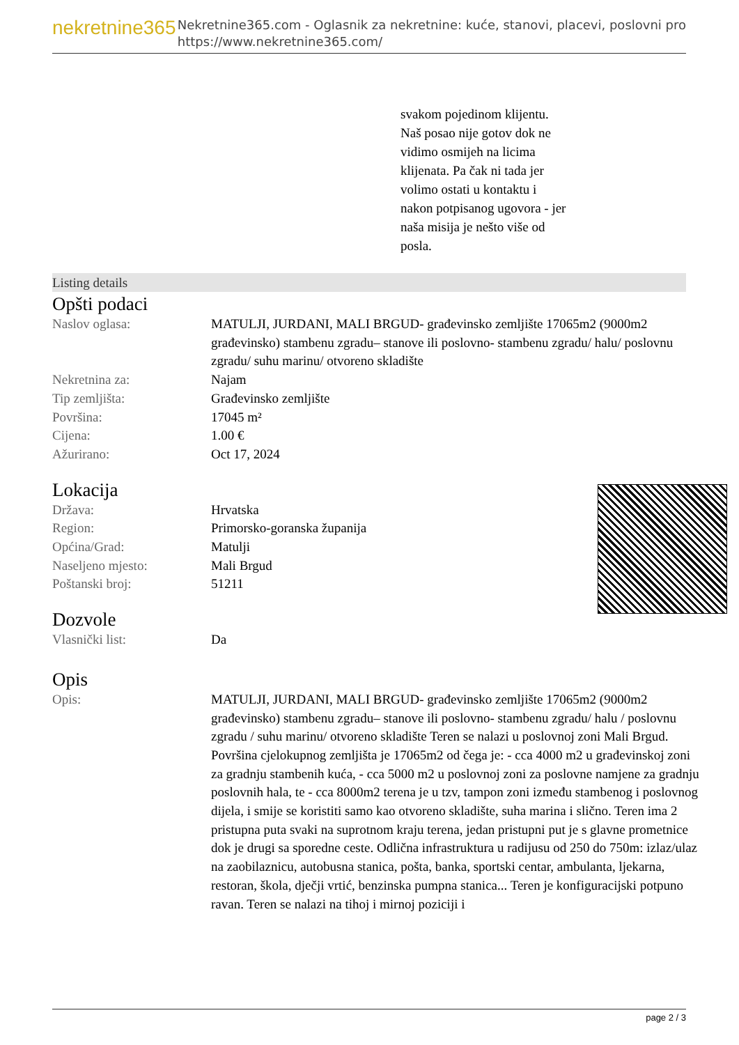nekretnine365
Nekretnine365.com - Oglasnik za nekretnine: kuće, stanovi, placevi, poslovni pro
https://www.nekretnine365.com/
svakom pojedinom klijentu.
Naš posao nije gotov dok ne
vidimo osmijeh na licima
klijenata. Pa čak ni tada jer
volimo ostati u kontaktu i
nakon potpisanog ugovora - jer
naša misija je nešto više od
posla.
Listing details
Opšti podaci
| Naslov oglasa: | MATULJI, JURDANI, MALI BRGUD- građevinsko zemljište 17065m2 (9000m2 građevinsko) stambenu zgradu– stanove ili poslovno- stambenu zgradu/ halu/ poslovnu zgradu/ suhu marinu/ otvoreno skladište |
| Nekretnina za: | Najam |
| Tip zemljišta: | Građevinsko zemljište |
| Površina: | 17045 m² |
| Cijena: | 1.00 € |
| Ažurirano: | Oct 17, 2024 |
Lokacija
| Država: | Hrvatska |
| Region: | Primorsko-goranska županija |
| Općina/Grad: | Matulji |
| Naseljeno mjesto: | Mali Brgud |
| Poštanski broj: | 51211 |
Dozvole
| Vlasnički list: | Da |
Opis
| Opis: | MATULJI, JURDANI, MALI BRGUD- građevinsko zemljište 17065m2 (9000m2 građevinsko) stambenu zgradu– stanove ili poslovno- stambenu zgradu/ halu / poslovnu zgradu / suhu marinu/ otvoreno skladište Teren se nalazi u poslovnoj zoni Mali Brgud. Površina cjelokupnog zemljišta je 17065m2 od čega je: - cca 4000 m2 u građevinskoj zoni za gradnju stambenih kuća, - cca 5000 m2 u poslovnoj zoni za poslovne namjene za gradnju poslovnih hala, te - cca 8000m2 terena je u tzv, tampon zoni između stambenog i poslovnog dijela, i smije se koristiti samo kao otvoreno skladište, suha marina i slično. Teren ima 2 pristupna puta svaki na suprotnom kraju terena, jedan pristupni put je s glavne prometnice dok je drugi sa sporedne ceste. Odlična infrastruktura u radijusu od 250 do 750m: izlaz/ulaz na zaobilaznicu, autobusna stanica, pošta, banka, sportski centar, ambulanta, ljekarna, restoran, škola, dječji vrtić, benzinska pumpna stanica... Teren je konfiguracijski potpuno ravan. Teren se nalazi na tihoj i mirnoj poziciji i |
page 2 / 3